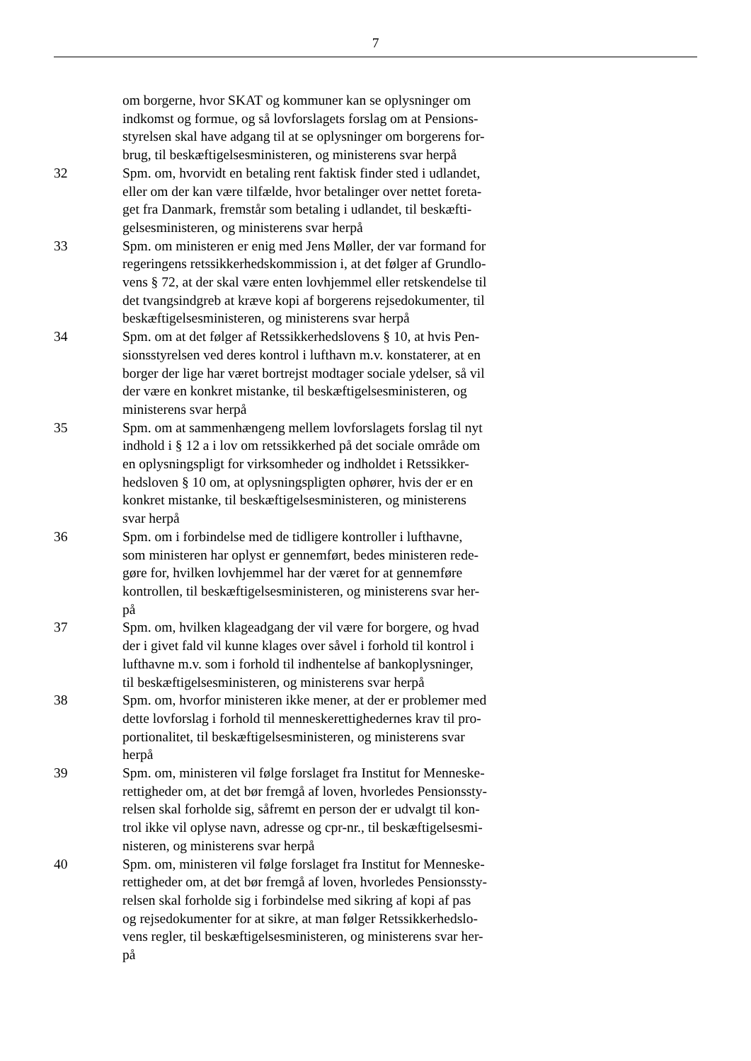7
om borgerne, hvor SKAT og kommuner kan se oplysninger om
indkomst og formue, og så lovforslagets forslag om at Pensions-
styrelsen skal have adgang til at se oplysninger om borgerens for-
brug, til beskæftigelsesministeren, og ministerens svar herpå
32 Spm. om, hvorvidt en betaling rent faktisk finder sted i udlandet,
eller om der kan være tilfælde, hvor betalinger over nettet foreta-
get fra Danmark, fremstår som betaling i udlandet, til beskæfti-
gelsesministeren, og ministerens svar herpå
33 Spm. om ministeren er enig med Jens Møller, der var formand for
regeringens retssikkerhedskommission i, at det følger af Grundlo-
vens § 72, at der skal være enten lovhjemmel eller retskendelse til
det tvangsindgreb at kræve kopi af borgerens rejsedokumenter, til
beskæftigelsesministeren, og ministerens svar herpå
34 Spm. om at det følger af Retssikkerhedslovens § 10, at hvis Pen-
sionsstyrelsen ved deres kontrol i lufthavn m.v. konstaterer, at en
borger der lige har været bortrejst modtager sociale ydelser, så vil
der være en konkret mistanke, til beskæftigelsesministeren, og
ministerens svar herpå
35 Spm. om at sammenhængeng mellem lovforslagets forslag til nyt
indhold i § 12 a i lov om retssikkerhed på det sociale område om
en oplysningspligt for virksomheder og indholdet i Retssikker-
hedsloven § 10 om, at oplysningspligten ophører, hvis der er en
konkret mistanke, til beskæftigelsesministeren, og ministerens
svar herpå
36 Spm. om i forbindelse med de tidligere kontroller i lufthavne,
som ministeren har oplyst er gennemført, bedes ministeren rede-
gøre for, hvilken lovhjemmel har der været for at gennemføre
kontrollen, til beskæftigelsesministeren, og ministerens svar her-
på
37 Spm. om, hvilken klageadgang der vil være for borgere, og hvad
der i givet fald vil kunne klages over såvel i forhold til kontrol i
lufthavne m.v. som i forhold til indhentelse af bankoplysninger,
til beskæftigelsesministeren, og ministerens svar herpå
38 Spm. om, hvorfor ministeren ikke mener, at der er problemer med
dette lovforslag i forhold til menneskerettighedernes krav til pro-
portionalitet, til beskæftigelsesministeren, og ministerens svar
herpå
39 Spm. om, ministeren vil følge forslaget fra Institut for Menneske-
rettigheder om, at det bør fremgå af loven, hvorledes Pensionssty-
relsen skal forholde sig, såfremt en person der er udvalgt til kon-
trol ikke vil oplyse navn, adresse og cpr-nr., til beskæftigelsesmi-
nisteren, og ministerens svar herpå
40 Spm. om, ministeren vil følge forslaget fra Institut for Menneske-
rettigheder om, at det bør fremgå af loven, hvorledes Pensionssty-
relsen skal forholde sig i forbindelse med sikring af kopi af pas
og rejsedokumenter for at sikre, at man følger Retssikkerhedslo-
vens regler, til beskæftigelsesministeren, og ministerens svar her-
på